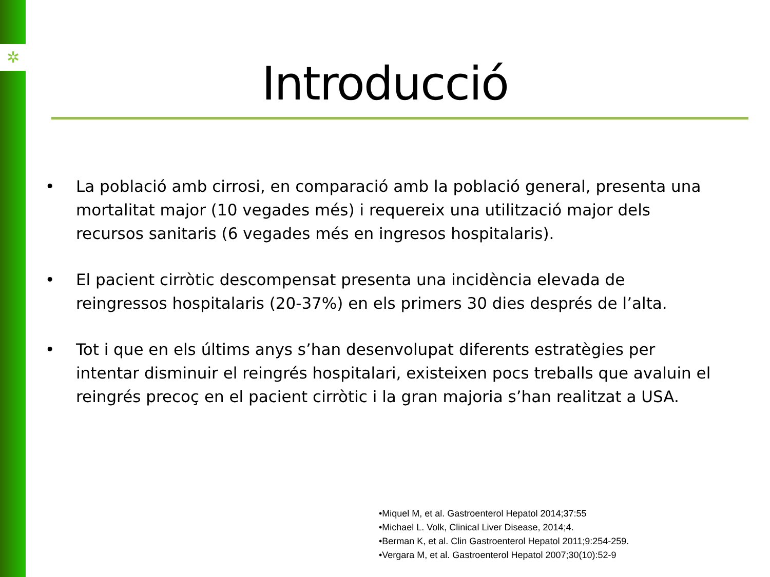✲
Introducció
• La població amb cirrosi, en comparació amb la població general, presenta una mortalitat major (10 vegades més) i requereix una utilització major dels recursos sanitaris (6 vegades més en ingresos hospitalaris).
• El pacient cirròtic descompensat presenta una incidència elevada de reingressos hospitalaris (20-37%) en els primers 30 dies després de l’alta.
• Tot i que en els últims anys s’han desenvolupat diferents estratègies per intentar disminuir el reingrés hospitalari, existeixen pocs treballs que avaluin el reingrés precoç en el pacient cirròtic i la gran majoria s’han realitzat a USA.
•Miquel M, et al. Gastroenterol Hepatol 2014;37:55
•Michael L. Volk, Clinical Liver Disease, 2014;4.
•Berman K, et al. Clin Gastroenterol Hepatol 2011;9:254-259.
•Vergara M, et al. Gastroenterol Hepatol 2007;30(10):52-9